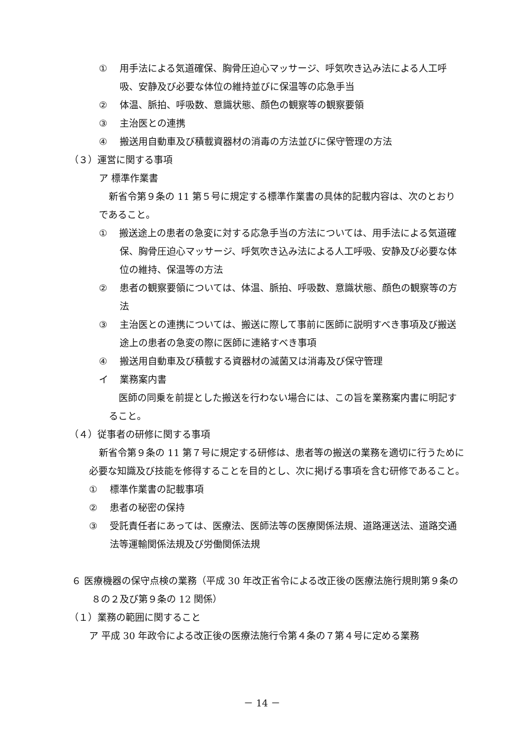① 用手法による気道確保、胸骨圧迫心マッサージ、呼気吹き込み法による人工呼吸、安静及び必要な体位の維持並びに保温等の応急手当
② 体温、脈拍、呼吸数、意識状態、顔色の観察等の観察要領
③ 主治医との連携
④ 搬送用自動車及び積載資器材の消毒の方法並びに保守管理の方法
（３）運営に関する事項
ア 標準作業書
新省令第９条の 11 第５号に規定する標準作業書の具体的記載内容は、次のとおりであること。
①　搬送途上の患者の急変に対する応急手当の方法については、用手法による気道確保、胸骨圧迫心マッサージ、呼気吹き込み法による人工呼吸、安静及び必要な体位の維持、保温等の方法
② 患者の観察要領については、体温、脈拍、呼吸数、意識状態、顔色の観察等の方法
③ 主治医との連携については、搬送に際して事前に医師に説明すべき事項及び搬送途上の患者の急変の際に医師に連絡すべき事項
④ 搬送用自動車及び積載する資器材の滅菌又は消毒及び保守管理
イ 業務案内書
医師の同乗を前提とした搬送を行わない場合には、この旨を業務案内書に明記すること。
（４）従事者の研修に関する事項
新省令第９条の 11 第７号に規定する研修は、患者等の搬送の業務を適切に行うために必要な知識及び技能を修得することを目的とし、次に掲げる事項を含む研修であること。
① 標準作業書の記載事項
② 患者の秘密の保持
③ 受託責任者にあっては、医療法、医師法等の医療関係法規、道路運送法、道路交通法等運輸関係法規及び労働関係法規
６ 医療機器の保守点検の業務（平成 30 年改正省令による改正後の医療法施行規則第９条の８の２及び第９条の 12 関係）
（１）業務の範囲に関すること
ア 平成 30 年政令による改正後の医療法施行令第４条の７第４号に定める業務
－ 14 －